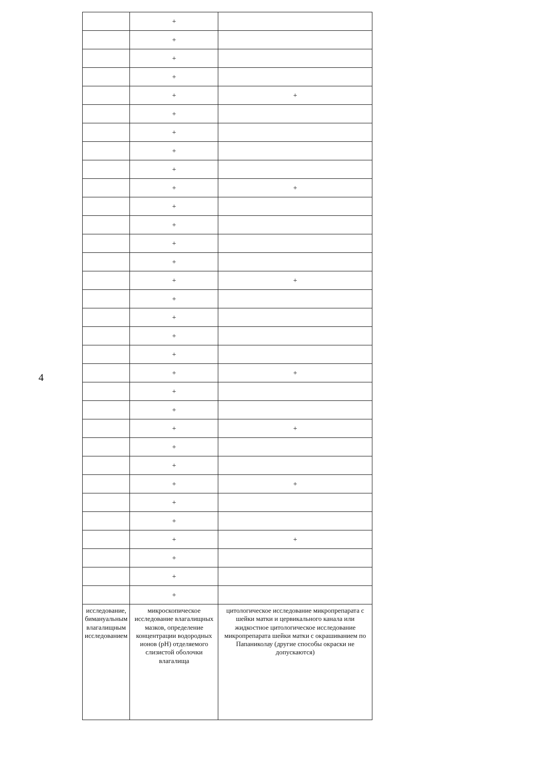4
| | + | |
| | + | |
| | + | |
| | + | |
| | + | + |
| | + | |
| | + | |
| | + | |
| | + | |
| | + | + |
| | + | |
| | + | |
| | + | |
| | + | |
| | + | + |
| | + | |
| | + | |
| | + | |
| | + | |
| | + | + |
| | + | |
| | + | |
| | + | + |
| | + | |
| | + | |
| | + | + |
| | + | |
| | + | |
| | + | + |
| | + | |
| | + | |
| | + | |
| исследование, бимануальным влагалищным исследованием | микроскопическое исследование влагалищных мазков, определение концентрации водородных ионов (pH) отделяемого слизистой оболочки влагалища | цитологическое исследование микропрепарата с шейки матки и цервикального канала или жидкостное цитологическое исследование микропрепарата шейки матки с окрашиванием по Папаниколау (другие способы окраски не допускаются) |